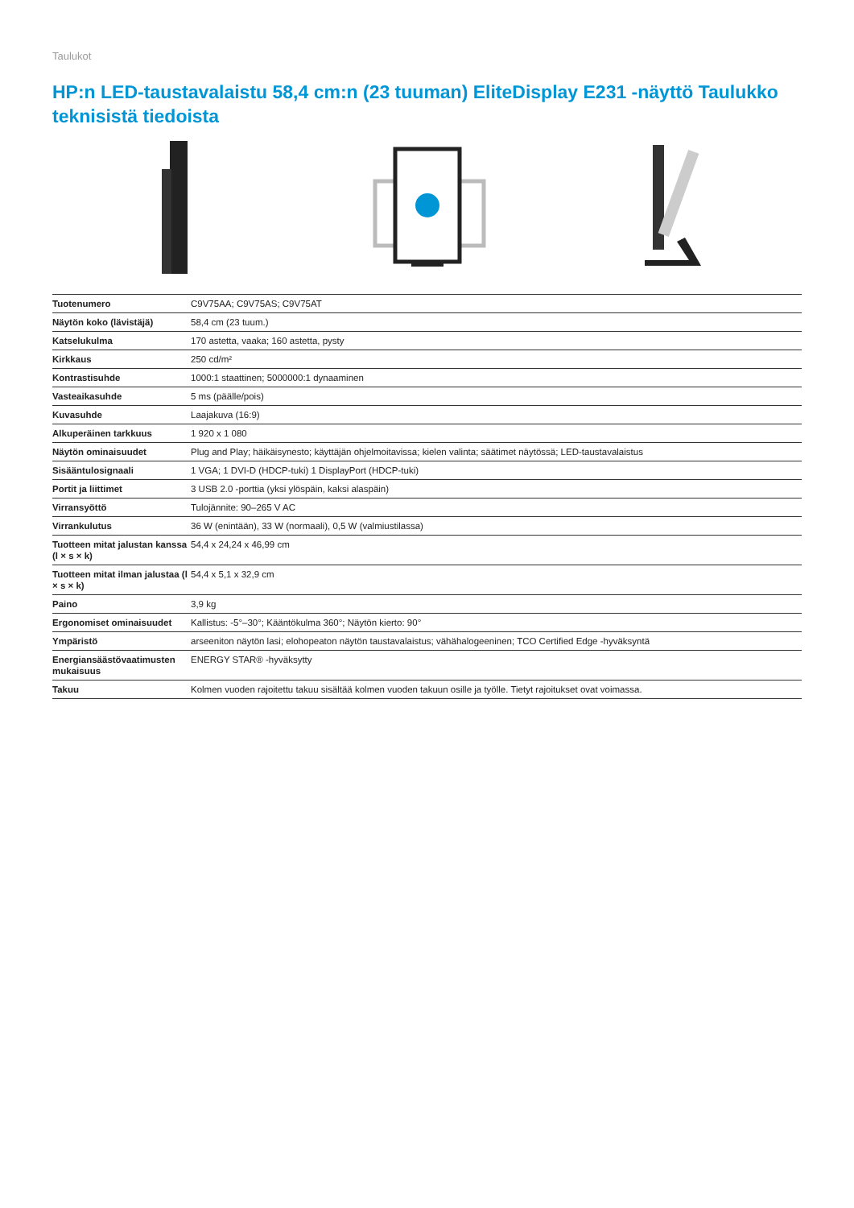Taulukot
HP:n LED-taustavalaistu 58,4 cm:n (23 tuuman) EliteDisplay E231 -näyttö Taulukko teknisistä tiedoista
| Tuotenumero | C9V75AA; C9V75AS; C9V75AT |
| Näytön koko (lävistäjä) | 58,4 cm (23 tuum.) |
| Katselukulma | 170 astetta, vaaka; 160 astetta, pysty |
| Kirkkaus | 250 cd/m² |
| Kontrastisuhde | 1000:1 staattinen; 5000000:1 dynaaminen |
| Vasteaikasuhde | 5 ms (päälle/pois) |
| Kuvasuhde | Laajakuva (16:9) |
| Alkuperäinen tarkkuus | 1 920 x 1 080 |
| Näytön ominaisuudet | Plug and Play; häikäisynesto; käyttäjän ohjelmoitavissa; kielen valinta; säätimet näytössä; LED-taustavalaistus |
| Sisääntulosignaali | 1 VGA; 1 DVI-D (HDCP-tuki) 1 DisplayPort (HDCP-tuki) |
| Portit ja liittimet | 3 USB 2.0 -porttia (yksi ylöspäin, kaksi alaspäin) |
| Virransyöttö | Tulojännite: 90–265 V AC |
| Virrankulutus | 36 W (enintään), 33 W (normaali), 0,5 W (valmiustilassa) |
| Tuotteen mitat jalustan kanssa (l × s × k) | 54,4 x 24,24 x 46,99 cm |
| Tuotteen mitat ilman jalustaa (l × s × k) | 54,4 x 5,1 x 32,9 cm |
| Paino | 3,9 kg |
| Ergonomiset ominaisuudet | Kallistus: -5°–30°; Kääntökulma 360°; Näytön kierto: 90° |
| Ympäristö | arseeniton näytön lasi; elohopeaton näytön taustavalaistus; vähähalogeeninen; TCO Certified Edge -hyväksyntä |
| Energiansäästövaatimusten mukaisuus | ENERGY STAR® -hyväksytty |
| Takuu | Kolmen vuoden rajoitettu takuu sisältää kolmen vuoden takuun osille ja työlle. Tietyt rajoitukset ovat voimassa. |